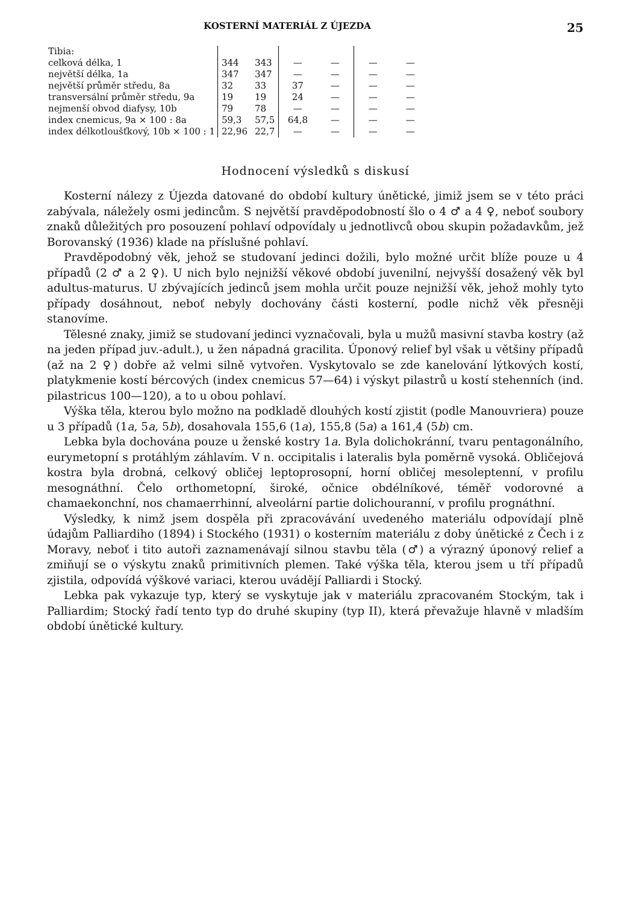KOSTERNÍ MATERIÁL Z ÚJEZDA 25
| Tibia: | | | | | | |
| celková délka, 1 | 344 | 343 | — | — | — | — |
| největší délka, 1a | 347 | 347 | — | — | — | — |
| největší průměr středu, 8a | 32 | 33 | 37 | — | — | — |
| transversální průměr středu, 9a | 19 | 19 | 24 | — | — | — |
| nejmenší obvod diafysy, 10b | 79 | 78 | — | — | — | — |
| index cnemicus, 9a × 100 : 8a | 59,3 | 57,5 | 64,8 | — | — | — |
| index délkotloušťkový, 10b × 100 : 1 | 22,96 | 22,7 | — | — | — | — |
Hodnocení výsledků s diskusí
Kosterní nálezy z Újezda datované do období kultury únětické, jimiž jsem se v této práci zabývala, náležely osmi jedincům. S největší pravděpodobností šlo o 4 ♂ a 4 ♀, neboť soubory znaků důležitých pro posouzení pohlaví odpovídaly u jednotlivců obou skupin požadavkům, jež Borovanský (1936) klade na příslušné pohlaví.
Pravděpodobný věk, jehož se studovaní jedinci dožili, bylo možné určit blíže pouze u 4 případů (2 ♂ a 2 ♀). U nich bylo nejnižší věkové období juvenilní, nejvyšší dosažený věk byl adultus-maturus. U zbývajících jedinců jsem mohla určit pouze nejnižší věk, jehož mohly tyto případy dosáhnout, neboť nebyly dochovány části kosterní, podle nichž věk přesněji stanovíme.
Tělesné znaky, jimiž se studovaní jedinci vyznačovali, byla u mužů masivní stavba kostry (až na jeden případ juv.-adult.), u žen nápadná gracilita. Úponový relief byl však u většiny případů (až na 2 ♀) dobře až velmi silně vytvořen. Vyskytovalo se zde kanelování lýtkových kostí, platykmenie kostí bércových (index cnemicus 57—64) i výskyt pilastrů u kostí stehenních (ind. pilastricus 100—120), a to u obou pohlaví.
Výška těla, kterou bylo možno na podkladě dlouhých kostí zjistit (podle Manouvriera) pouze u 3 případů (1a, 5a, 5b), dosahovala 155,6 (1a), 155,8 (5a) a 161,4 (5b) cm.
Lebka byla dochována pouze u ženské kostry 1a. Byla dolichokránní, tvaru pentagonálního, eurymetopní s protáhlým záhlavím. V n. occipitalis i lateralis byla poměrně vysoká. Obličejová kostra byla drobná, celkový obličej leptoprosopní, horní obličej mesoleptenní, v profilu mesognáthní. Čelo orthometopní, široké, očnice obdélníkové, téměř vodorovné a chamaekonchní, nos chamaerrhinní, alveolární partie dolichouranní, v profilu prognáthní.
Výsledky, k nimž jsem dospěla při zpracovávání uvedeného materiálu odpovídají plně údajům Palliardiho (1894) i Stockého (1931) o kosterním materiálu z doby únětické z Čech i z Moravy, neboť i tito autoři zaznamenávají silnou stavbu těla (♂) a výrazný úponový relief a zmiňují se o výskytu znaků primitivních plemen. Také výška těla, kterou jsem u tří případů zjistila, odpovídá výškové variaci, kterou uvádějí Palliardi i Stocký.
Lebka pak vykazuje typ, který se vyskytuje jak v materiálu zpracovaném Stockým, tak i Palliardim; Stocký řadí tento typ do druhé skupiny (typ II), která převažuje hlavně v mladším období únětické kultury.